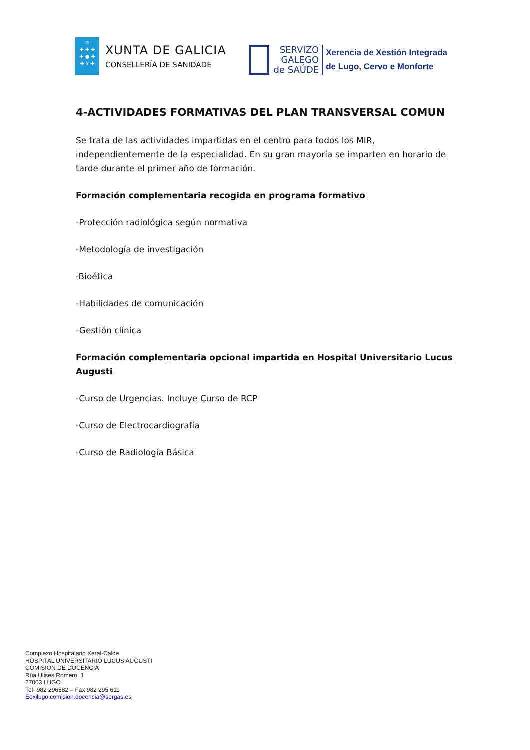♔
✚ ✚ ✚
✚ ● ✚
✚ Y ✚
XUNTA DE GALICIA
CONSELLERÍA DE SANIDADE
SERVIZO
GALEGO
de SAÚDE
Xerencia de Xestión Integrada
de Lugo, Cervo e Monforte
4-ACTIVIDADES FORMATIVAS DEL PLAN TRANSVERSAL COMUN
Se trata de las actividades impartidas en el centro para todos los MIR, independientemente de la especialidad. En su gran mayoría se imparten en horario de tarde durante el primer año de formación.
Formación complementaria recogida en programa formativo
-Protección radiológica según normativa
-Metodología de investigación
-Bioética
-Habilidades de comunicación
-Gestión clínica
Formación complementaria opcional impartida en Hospital Universitario Lucus Augusti
-Curso de Urgencias. Incluye Curso de RCP
-Curso de Electrocardiografía
-Curso de Radiología Básica
Complexo Hospitalario Xeral-Calde
HOSPITAL UNIVERSITARIO LUCUS AUGUSTI
COMISION DE DOCENCIA
Rúa Ulises Romero, 1
27003 LUGO
Tel- 982 296582 – Fax 982 295 611
Eoxilugo.comision.docencia@sergas.es